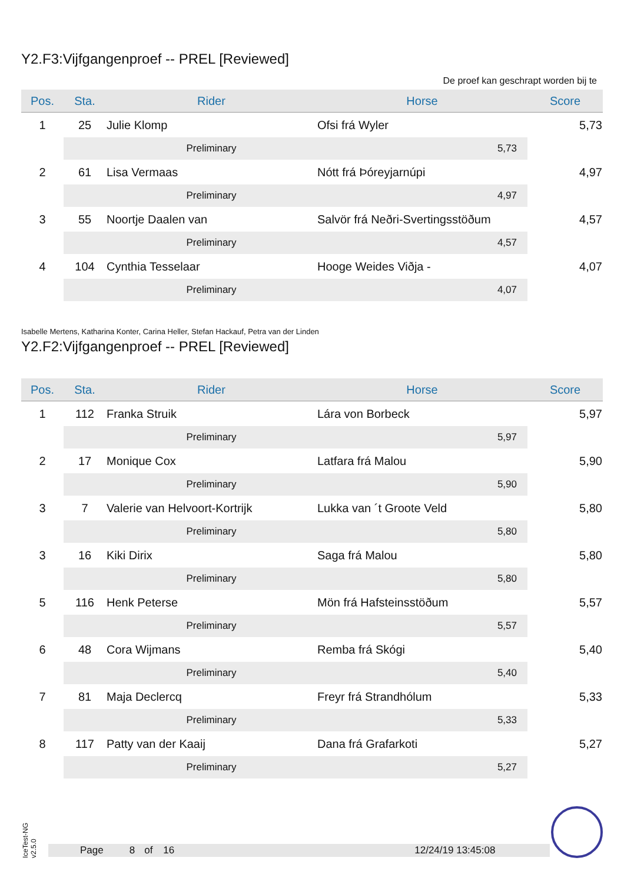Y2.F3:Vijfgangenproef -- PREL [Reviewed]
De proef kan geschrapt worden bij te
| Pos. | Sta. | Rider | Horse | Score |
| --- | --- | --- | --- | --- |
| 1 | 25 | Julie Klomp | Ofsi frá Wyler | 5,73 |
| | | Preliminary | 5,73 | |
| 2 | 61 | Lisa Vermaas | Nótt frá Þóreyjarnúpi | 4,97 |
| | | Preliminary | 4,97 | |
| 3 | 55 | Noortje Daalen van | Salvör frá Neðri-Svertingsstöðum | 4,57 |
| | | Preliminary | 4,57 | |
| 4 | 104 | Cynthia Tesselaar | Hooge Weides Viðja - | 4,07 |
| | | Preliminary | 4,07 | |
Isabelle Mertens, Katharina Konter, Carina Heller, Stefan Hackauf, Petra van der Linden
Y2.F2:Vijfgangenproef -- PREL [Reviewed]
| Pos. | Sta. | Rider | Horse | Score |
| --- | --- | --- | --- | --- |
| 1 | 112 | Franka Struik | Lára von Borbeck | 5,97 |
| | | Preliminary | 5,97 | |
| 2 | 17 | Monique Cox | Latfara frá Malou | 5,90 |
| | | Preliminary | 5,90 | |
| 3 | 7 | Valerie van Helvoort-Kortrijk | Lukka van ´t Groote Veld | 5,80 |
| | | Preliminary | 5,80 | |
| 3 | 16 | Kiki Dirix | Saga frá Malou | 5,80 |
| | | Preliminary | 5,80 | |
| 5 | 116 | Henk Peterse | Mön frá Hafsteinsstöðum | 5,57 |
| | | Preliminary | 5,57 | |
| 6 | 48 | Cora Wijmans | Remba frá Skógi | 5,40 |
| | | Preliminary | 5,40 | |
| 7 | 81 | Maja Declercq | Freyr frá Strandhólum | 5,33 |
| | | Preliminary | 5,33 | |
| 8 | 117 | Patty van der Kaaij | Dana frá Grafarkoti | 5,27 |
| | | Preliminary | 5,27 | |
IceTest-NG v2.5.0
Page 8 of 16 12/24/19 13:45:08